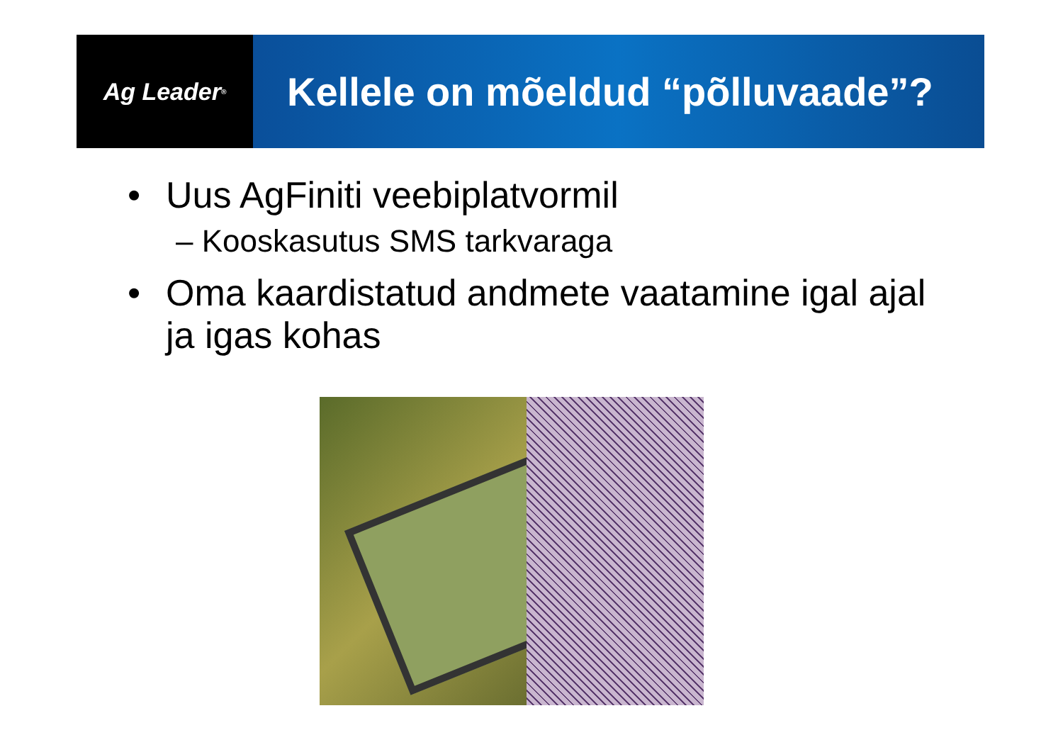Ag Leader<sup>®</sup>
Kellele on mõeldud “põlluvaade”?
• Uus AgFiniti veebiplatvormil
– Kooskasutus SMS tarkvaraga
• Oma kaardistatud andmete vaatamine igal ajal ja igas kohas